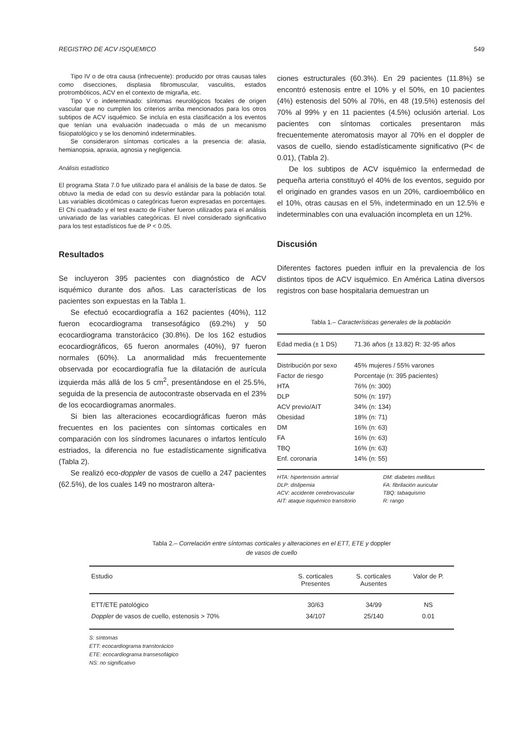REGISTRO DE ACV ISQUEMICO 549
Tipo IV o de otra causa (infrecuente): producido por otras causas tales como disecciones, displasia fibromuscular, vasculitis, estados protrombóticos, ACV en el contexto de migraña, etc.
Tipo V o indeterminado: síntomas neurológicos focales de origen vascular que no cumplen los criterios arriba mencionados para los otros subtipos de ACV isquémico. Se incluía en esta clasificación a los eventos que tenían una evaluación inadecuada o más de un mecanismo fisiopatológico y se los denominó indeterminables.
Se consideraron síntomas corticales a la presencia de: afasia, hemianopsia, apraxia, agnosia y negligencia.
Análisis estadístico
El programa Stata 7.0 fue utilizado para el análisis de la base de datos. Se obtuvo la media de edad con su desvío estándar para la población total. Las variables dicotómicas o categóricas fueron expresadas en porcentajes. El Chi cuadrado y el test exacto de Fisher fueron utilizados para el análisis univariado de las variables categóricas. El nivel considerado significativo para los test estadísticos fue de P < 0.05.
Resultados
Se incluyeron 395 pacientes con diagnóstico de ACV isquémico durante dos años. Las características de los pacientes son expuestas en la Tabla 1.
Se efectuó ecocardiografía a 162 pacientes (40%), 112 fueron ecocardiograma transesofágico (69.2%) y 50 ecocardiograma transtorácico (30.8%). De los 162 estudios ecocardiográficos, 65 fueron anormales (40%), 97 fueron normales (60%). La anormalidad más frecuentemente observada por ecocardiografía fue la dilatación de aurícula izquierda más allá de los 5 cm<sup>2</sup>, presentándose en el 25.5%, seguida de la presencia de autocontraste observada en el 23% de los ecocardiogramas anormales.
Si bien las alteraciones ecocardiográficas fueron más frecuentes en los pacientes con síntomas corticales en comparación con los síndromes lacunares o infartos lentículo estriados, la diferencia no fue estadísticamente significativa (Tabla 2).
Se realizó eco-doppler de vasos de cuello a 247 pacientes (62.5%), de los cuales 149 no mostraron altera-
ciones estructurales (60.3%). En 29 pacientes (11.8%) se encontró estenosis entre el 10% y el 50%, en 10 pacientes (4%) estenosis del 50% al 70%, en 48 (19.5%) estenosis del 70% al 99% y en 11 pacientes (4.5%) oclusión arterial. Los pacientes con síntomas corticales presentaron más frecuentemente ateromatosis mayor al 70% en el doppler de vasos de cuello, siendo estadísticamente significativo (P< de 0.01), (Tabla 2).
De los subtipos de ACV isquémico la enfermedad de pequeña arteria constituyó el 40% de los eventos, seguido por el originado en grandes vasos en un 20%, cardioembólico en el 10%, otras causas en el 5%, indeterminado en un 12.5% e indeterminables con una evaluación incompleta en un 12%.
Discusión
Diferentes factores pueden influir en la prevalencia de los distintos tipos de ACV isquémico. En América Latina diversos registros con base hospitalaria demuestran un
Tabla 1.– Características generales de la población
| Edad media (± 1 DS) | 71.36 años (± 13.82) R: 32-95 años |
| Distribución por sexo | 45% mujeres / 55% varones |
| Factor de riesgo | Porcentaje (n: 395 pacientes) |
| HTA | 76% (n: 300) |
| DLP | 50% (n: 197) |
| ACV previo/AIT | 34% (n: 134) |
| Obesidad | 18% (n: 71) |
| DM | 16% (n: 63) |
| FA | 16% (n: 63) |
| TBQ | 16% (n: 63) |
| Enf. coronaria | 14% (n: 55) |
HTA: hipertensión arterial DM: diabetes mellitus DLP: dislipemia FA: fibrilación auricular ACV: accidente cerebrovascular TBQ: tabaquismo AIT: ataque isquémico transitorio R: rango
Tabla 2.– Correlación entre síntomas corticales y alteraciones en el ETT, ETE y doppler
de vasos de cuello
| Estudio | S. corticales Presentes | S. corticales Ausentes | Valor de P. |
| --- | --- | --- | --- |
| ETT/ETE patológico | 30/63 | 34/99 | NS |
| Doppler de vasos de cuello, estenosis > 70% | 34/107 | 25/140 | 0.01 |
S: síntomas
ETT: ecocardiograma transtorácico
ETE: ecocardiograma transesofágico
NS: no significativo